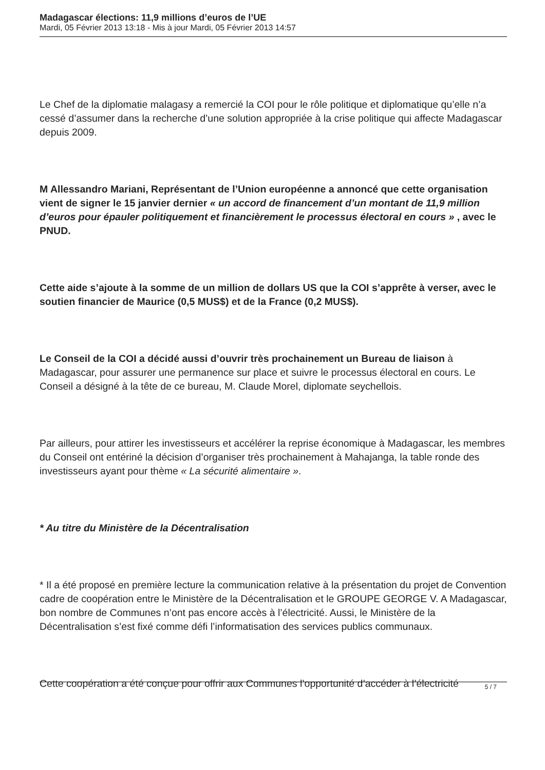Madagascar élections: 11,9 millions d’euros de l’UE
Mardi, 05 Février 2013 13:18 - Mis à jour Mardi, 05 Février 2013 14:57
Le Chef de la diplomatie malagasy a remercié la COI pour le rôle politique et diplomatique qu’elle n’a cessé d’assumer dans la recherche d’une solution appropriée à la crise politique qui affecte Madagascar depuis 2009.
M Allessandro Mariani, Représentant de l’Union européenne a annoncé que cette organisation vient de signer le 15 janvier dernier « un accord de financement d’un montant de 11,9 million d’euros pour épauler politiquement et financièrement le processus électoral en cours » , avec le PNUD.
Cette aide s’ajoute à la somme de un million de dollars US que la COI s’apprête à verser, avec le soutien financier de Maurice (0,5 MUS$) et de la France (0,2 MUS$).
Le Conseil de la COI a décidé aussi d’ouvrir très prochainement un Bureau de liaison à Madagascar, pour assurer une permanence sur place et suivre le processus électoral en cours. Le Conseil a désigné à la tête de ce bureau, M. Claude Morel, diplomate seychellois.
Par ailleurs, pour attirer les investisseurs et accélérer la reprise économique à Madagascar, les membres du Conseil ont entériné la décision d’organiser très prochainement à Mahajanga, la table ronde des investisseurs ayant pour thème « La sécurité alimentaire ».
* Au titre du Ministère de la Décentralisation
* Il a été proposé en première lecture la communication relative à la présentation du projet de Convention cadre de coopération entre le Ministère de la Décentralisation et le GROUPE GEORGE V. A Madagascar, bon nombre de Communes n’ont pas encore accès à l’électricité. Aussi, le Ministère de la Décentralisation s’est fixé comme défi l’informatisation des services publics communaux.
Cette coopération a été conçue pour offrir aux Communes l’opportunité d’accéder à l’électricité
5 / 7